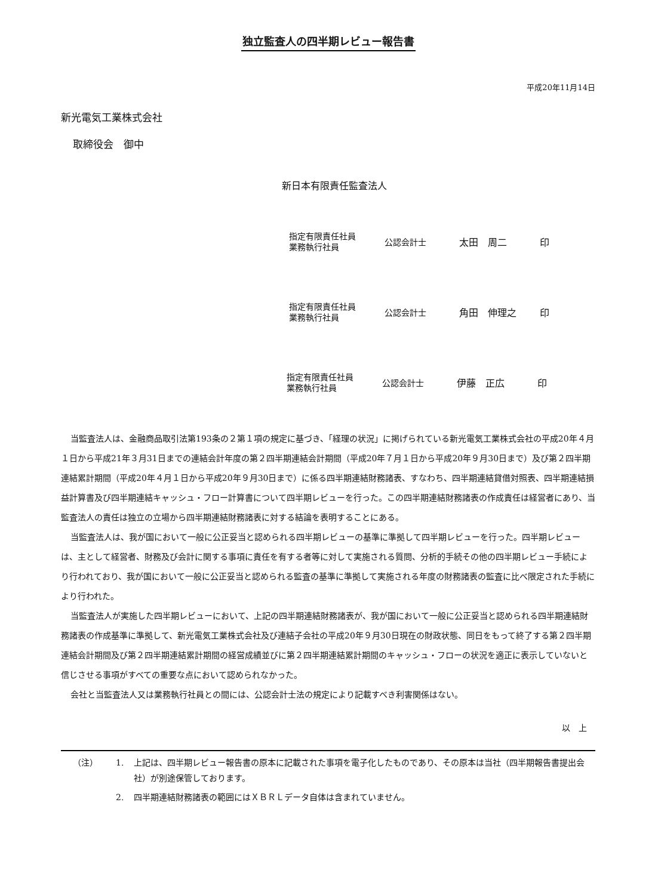独立監査人の四半期レビュー報告書
平成20年11月14日
新光電気工業株式会社
取締役会　御中
新日本有限責任監査法人
指定有限責任社員
業務執行社員
公認会計士 太田　周二 印
指定有限責任社員
業務執行社員
公認会計士 角田　伸理之 印
指定有限責任社員
業務執行社員
公認会計士 伊藤　正広 印
当監査法人は、金融商品取引法第193条の２第１項の規定に基づき、「経理の状況」に掲げられている新光電気工業株式会社の平成20年４月１日から平成21年３月31日までの連結会計年度の第２四半期連結会計期間（平成20年７月１日から平成20年９月30日まで）及び第２四半期連結累計期間（平成20年４月１日から平成20年９月30日まで）に係る四半期連結財務諸表、すなわち、四半期連結貸借対照表、四半期連結損益計算書及び四半期連結キャッシュ・フロー計算書について四半期レビューを行った。この四半期連結財務諸表の作成責任は経営者にあり、当監査法人の責任は独立の立場から四半期連結財務諸表に対する結論を表明することにある。
当監査法人は、我が国において一般に公正妥当と認められる四半期レビューの基準に準拠して四半期レビューを行った。四半期レビューは、主として経営者、財務及び会計に関する事項に責任を有する者等に対して実施される質問、分析的手続その他の四半期レビュー手続により行われており、我が国において一般に公正妥当と認められる監査の基準に準拠して実施される年度の財務諸表の監査に比べ限定された手続により行われた。
当監査法人が実施した四半期レビューにおいて、上記の四半期連結財務諸表が、我が国において一般に公正妥当と認められる四半期連結財務諸表の作成基準に準拠して、新光電気工業株式会社及び連結子会社の平成20年９月30日現在の財政状態、同日をもって終了する第２四半期連結会計期間及び第２四半期連結累計期間の経営成績並びに第２四半期連結累計期間のキャッシュ・フローの状況を適正に表示していないと信じさせる事項がすべての重要な点において認められなかった。
会社と当監査法人又は業務執行社員との間には、公認会計士法の規定により記載すべき利害関係はない。
以　上
（注） 1. 上記は、四半期レビュー報告書の原本に記載された事項を電子化したものであり、その原本は当社（四半期報告書提出会社）が別途保管しております。
2. 四半期連結財務諸表の範囲にはＸＢＲＬデータ自体は含まれていません。